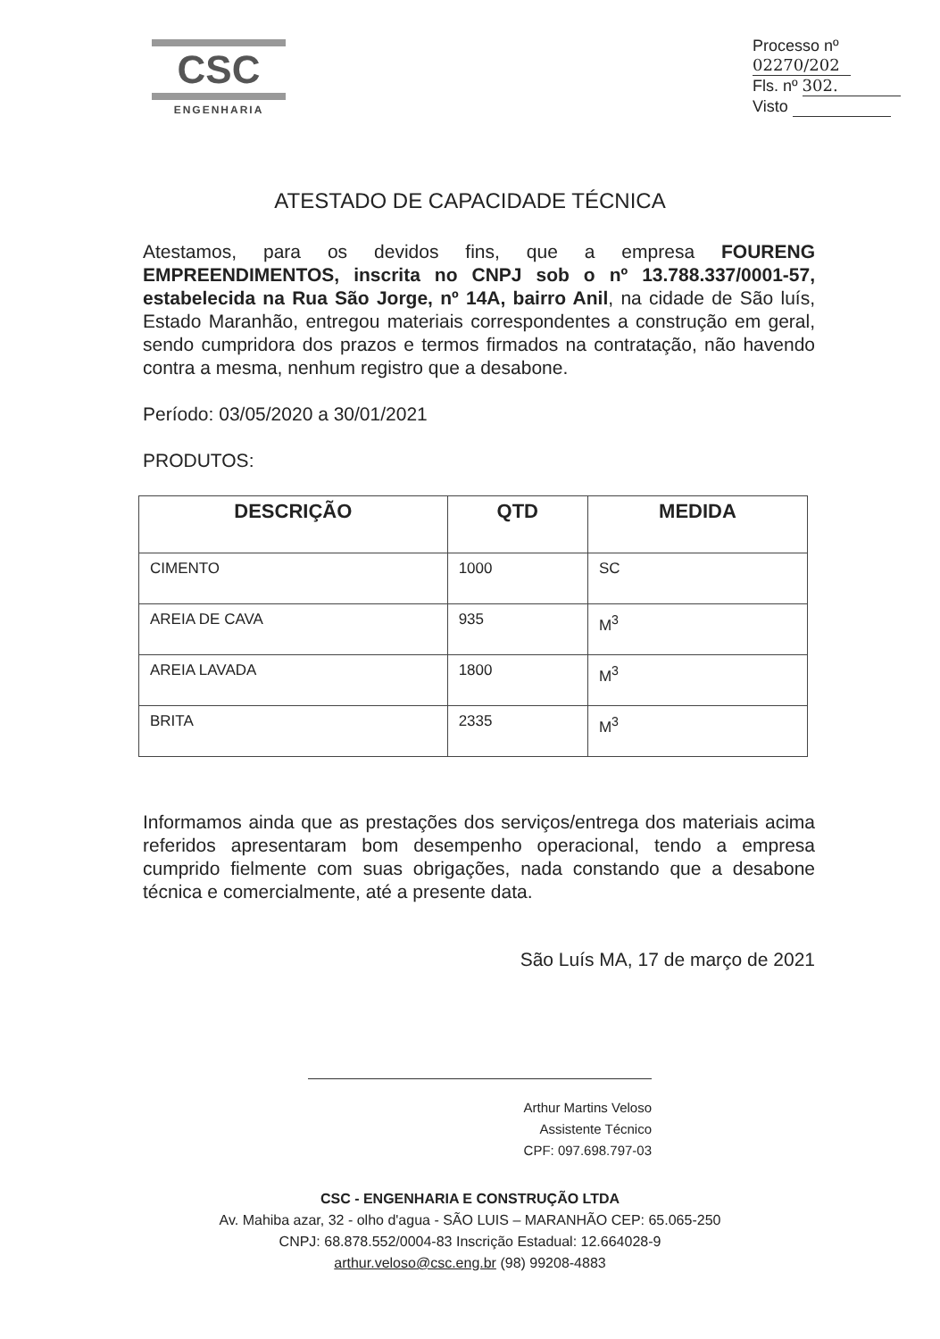CSC
ENGENHARIA
Processo nº 02270/202
Fls. nº 302.
Visto
ATESTADO DE CAPACIDADE TÉCNICA
Atestamos, para os devidos fins, que a empresa FOURENG EMPREENDIMENTOS, inscrita no CNPJ sob o nº 13.788.337/0001-57, estabelecida na Rua São Jorge, nº 14A, bairro Anil, na cidade de São luís, Estado Maranhão, entregou materiais correspondentes a construção em geral, sendo cumpridora dos prazos e termos firmados na contratação, não havendo contra a mesma, nenhum registro que a desabone.
Período: 03/05/2020 a 30/01/2021
PRODUTOS:
| DESCRIÇÃO | QTD | MEDIDA |
| --- | --- | --- |
| CIMENTO | 1000 | SC |
| AREIA DE CAVA | 935 | M<sup>3</sup> |
| AREIA LAVADA | 1800 | M<sup>3</sup> |
| BRITA | 2335 | M<sup>3</sup> |
Informamos ainda que as prestações dos serviços/entrega dos materiais acima referidos apresentaram bom desempenho operacional, tendo a empresa cumprido fielmente com suas obrigações, nada constando que a desabone técnica e comercialmente, até a presente data.
São Luís MA, 17 de março de 2021
Arthur Martins Veloso
Assistente Técnico
CPF: 097.698.797-03
CSC - ENGENHARIA E CONSTRUÇÃO LTDA
Av. Mahiba azar, 32 - olho d'agua - SÃO LUIS – MARANHÃO CEP: 65.065-250
CNPJ: 68.878.552/0004-83 Inscrição Estadual: 12.664028-9
arthur.veloso@csc.eng.br (98) 99208-4883